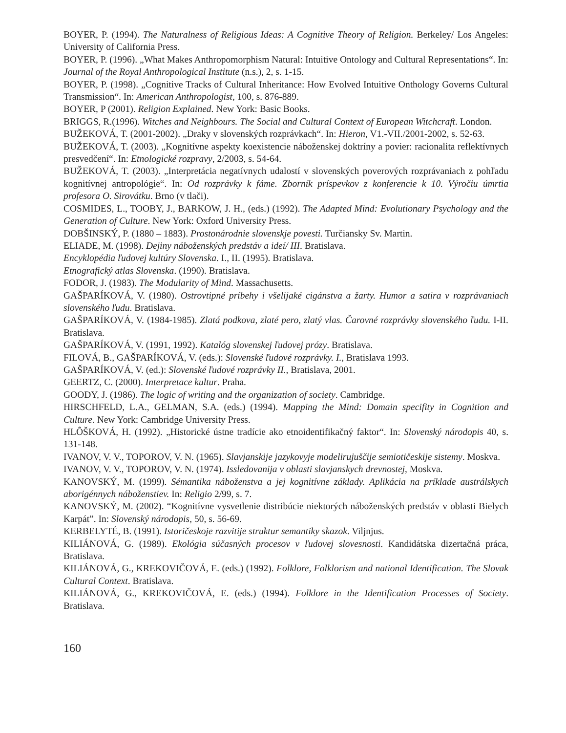BOYER, P. (1994). The Naturalness of Religious Ideas: A Cognitive Theory of Religion. Berkeley/ Los Angeles: University of California Press.
BOYER, P. (1996). „What Makes Anthropomorphism Natural: Intuitive Ontology and Cultural Representations“. In: Journal of the Royal Anthropological Institute (n.s.), 2, s. 1-15.
BOYER, P. (1998). „Cognitive Tracks of Cultural Inheritance: How Evolved Intuitive Onthology Governs Cultural Transmission“. In: American Anthropologist, 100, s. 876-889.
BOYER, P (2001). Religion Explained. New York: Basic Books.
BRIGGS, R.(1996). Witches and Neighbours. The Social and Cultural Context of European Witchcraft. London.
BUŽEKOVÁ, T. (2001-2002). „Draky v slovenských rozprávkach“. In: Hieron, V1.-VII./2001-2002, s. 52-63.
BUŽEKOVÁ, T. (2003). „Kognitívne aspekty koexistencie náboženskej doktríny a povier: racionalita reflektívnych presvedčení“. In: Etnologické rozpravy, 2/2003, s. 54-64.
BUŽEKOVÁ, T. (2003). „Interpretácia negatívnych udalostí v slovenských poverových rozprávaniach z pohľadu kognitívnej antropológie“. In: Od rozprávky k fáme. Zborník príspevkov z konferencie k 10. Výročiu úmrtia profesora O. Sirovátku. Brno (v tlači).
COSMIDES, L., TOOBY, J., BARKOW, J. H., (eds.) (1992). The Adapted Mind: Evolutionary Psychology and the Generation of Culture. New York: Oxford University Press.
DOBŠINSKÝ, P. (1880 – 1883). Prostonárodnie slovenskje povesti. Turčiansky Sv. Martin.
ELIADE, M. (1998). Dejiny náboženských predstáv a ideí/ III. Bratislava.
Encyklopédia ľudovej kultúry Slovenska. I., II. (1995). Bratislava.
Etnografický atlas Slovenska. (1990). Bratislava.
FODOR, J. (1983). The Modularity of Mind. Massachusetts.
GAŠPARÍKOVÁ, V. (1980). Ostrovtipné príbehy i všelijaké cigánstva a žarty. Humor a satira v rozprávaniach slovenského ľudu. Bratislava.
GAŠPARÍKOVÁ, V. (1984-1985). Zlatá podkova, zlaté pero, zlatý vlas. Čarovné rozprávky slovenského ľudu. I-II. Bratislava.
GAŠPARÍKOVÁ, V. (1991, 1992). Katalóg slovenskej ľudovej prózy. Bratislava.
FILOVÁ, B., GAŠPARÍKOVÁ, V. (eds.): Slovenské ľudové rozprávky. I., Bratislava 1993.
GAŠPARÍKOVÁ, V. (ed.): Slovenské ľudové rozprávky II., Bratislava, 2001.
GEERTZ, C. (2000). Interpretace kultur. Praha.
GOODY, J. (1986). The logic of writing and the organization of society. Cambridge.
HIRSCHFELD, L.A., GELMAN, S.A. (eds.) (1994). Mapping the Mind: Domain specifity in Cognition and Culture. New York: Cambridge University Press.
HLÔŠKOVÁ, H. (1992). „Historické ústne tradície ako etnoidentifikačný faktor“. In: Slovenský národopis 40, s. 131-148.
IVANOV, V. V., TOPOROV, V. N. (1965). Slavjanskije jazykovyje modelirujuščije semiotičeskije sistemy. Moskva.
IVANOV, V. V., TOPOROV, V. N. (1974). Issledovanija v oblasti slavjanskych drevnostej, Moskva.
KANOVSKÝ, M. (1999). Sémantika náboženstva a jej kognitívne základy. Aplikácia na príklade austrálskych aborigénnych náboženstiev. In: Religio 2/99, s. 7.
KANOVSKÝ, M. (2002). “Kognitívne vysvetlenie distribúcie niektorých náboženských predstáv v oblasti Bielych Karpát”. In: Slovenský národopis, 50, s. 56-69.
KERBELYTÉ, B. (1991). Istoričeskoje razvitije struktur semantiky skazok. Viljnjus.
KILIÁNOVÁ, G. (1989). Ekológia súčasných procesov v ľudovej slovesnosti. Kandidátska dizertačná práca, Bratislava.
KILIÁNOVÁ, G., KREKOVIČOVÁ, E. (eds.) (1992). Folklore, Folklorism and national Identification. The Slovak Cultural Context. Bratislava.
KILIÁNOVÁ, G., KREKOVIČOVÁ, E. (eds.) (1994). Folklore in the Identification Processes of Society. Bratislava.
160